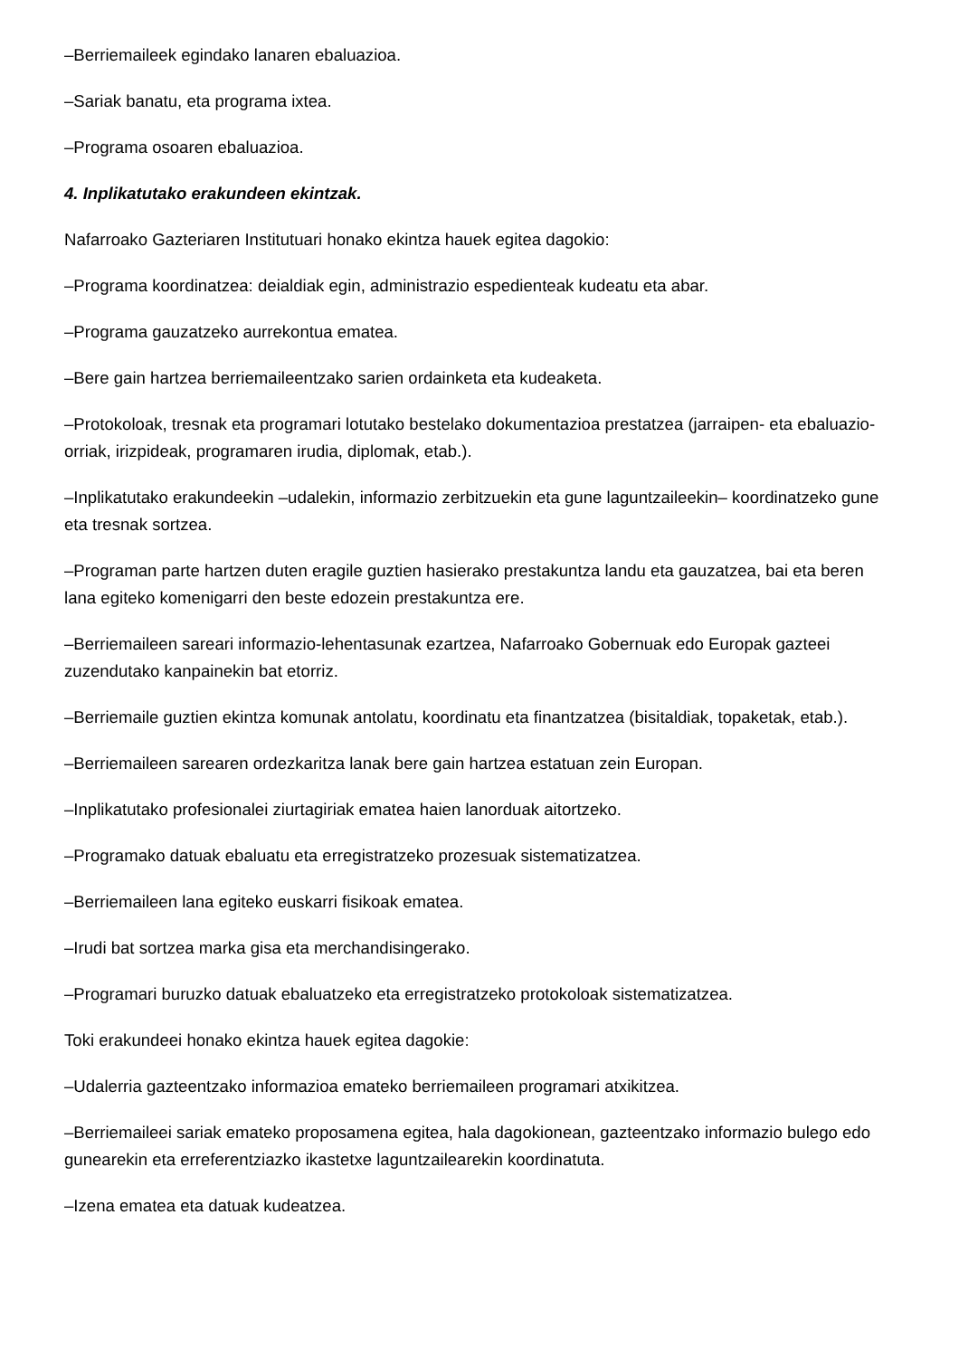–Berriemaileek egindako lanaren ebaluazioa.
–Sariak banatu, eta programa ixtea.
–Programa osoaren ebaluazioa.
4. Inplikatutako erakundeen ekintzak.
Nafarroako Gazteriaren Institutuari honako ekintza hauek egitea dagokio:
–Programa koordinatzea: deialdiak egin, administrazio espedienteak kudeatu eta abar.
–Programa gauzatzeko aurrekontua ematea.
–Bere gain hartzea berriemaileentzako sarien ordainketa eta kudeaketa.
–Protokoloak, tresnak eta programari lotutako bestelako dokumentazioa prestatzea (jarraipen- eta ebaluazio-orriak, irizpideak, programaren irudia, diplomak, etab.).
–Inplikatutako erakundeekin –udalekin, informazio zerbitzuekin eta gune laguntzaileekin– koordinatzeko gune eta tresnak sortzea.
–Programan parte hartzen duten eragile guztien hasierako prestakuntza landu eta gauzatzea, bai eta beren lana egiteko komenigarri den beste edozein prestakuntza ere.
–Berriemaileen sareari informazio-lehentasunak ezartzea, Nafarroako Gobernuak edo Europak gazteei zuzendutako kanpainekin bat etorriz.
–Berriemaile guztien ekintza komunak antolatu, koordinatu eta finantzatzea (bisitaldiak, topaketak, etab.).
–Berriemaileen sarearen ordezkaritza lanak bere gain hartzea estatuan zein Europan.
–Inplikatutako profesionalei ziurtagiriak ematea haien lanorduak aitortzeko.
–Programako datuak ebaluatu eta erregistratzeko prozesuak sistematizatzea.
–Berriemaileen lana egiteko euskarri fisikoak ematea.
–Irudi bat sortzea marka gisa eta merchandisingerako.
–Programari buruzko datuak ebaluatzeko eta erregistratzeko protokoloak sistematizatzea.
Toki erakundeei honako ekintza hauek egitea dagokie:
–Udalerria gazteentzako informazioa emateko berriemaileen programari atxikitzea.
–Berriemaileei sariak emateko proposamena egitea, hala dagokionean, gazteentzako informazio bulego edo gunearekin eta erreferentziazko ikastetxe laguntzailearekin koordinatuta.
–Izena ematea eta datuak kudeatzea.